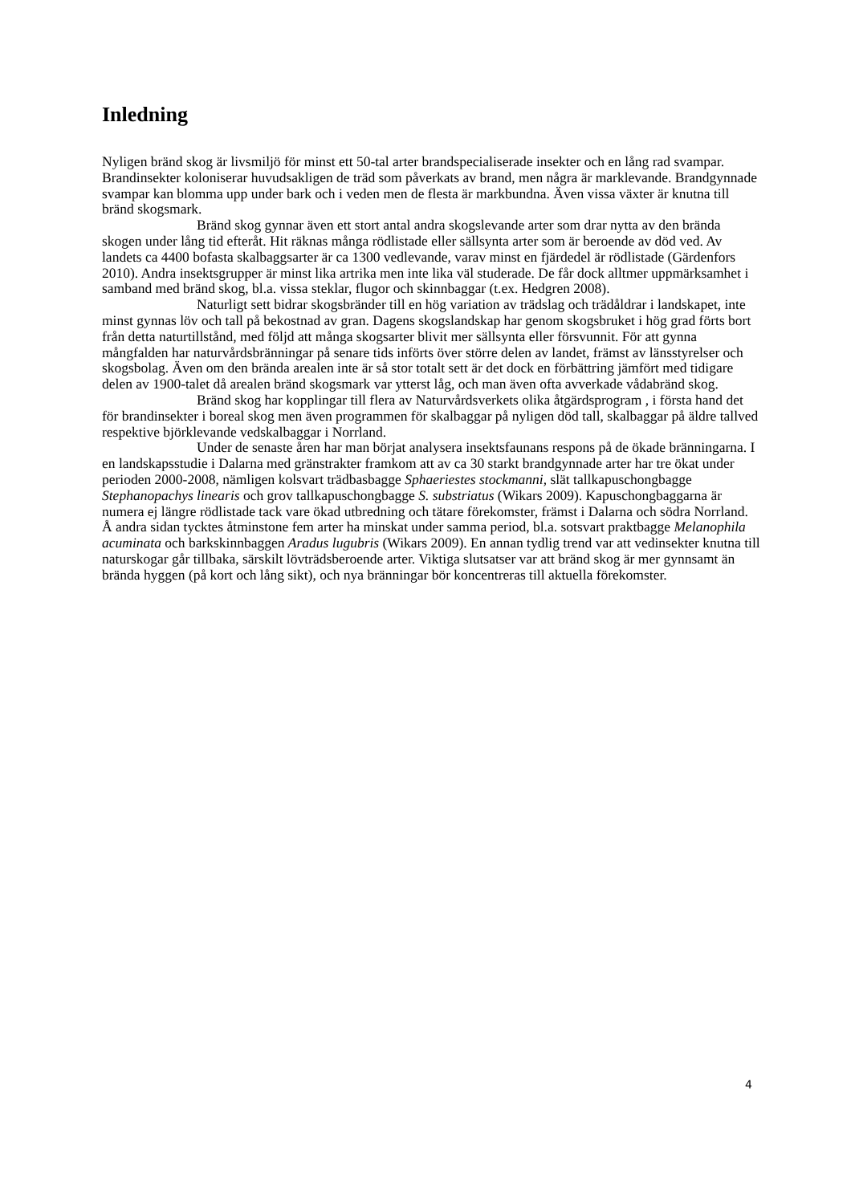Inledning
Nyligen bränd skog är livsmiljö för minst ett 50-tal arter brandspecialiserade insekter och en lång rad svampar. Brandinsekter koloniserar huvudsakligen de träd som påverkats av brand, men några är marklevande. Brandgynnade svampar kan blomma upp under bark och i veden men de flesta är markbundna. Även vissa växter är knutna till bränd skogsmark.
Bränd skog gynnar även ett stort antal andra skogslevande arter som drar nytta av den brända skogen under lång tid efteråt. Hit räknas många rödlistade eller sällsynta arter som är beroende av död ved. Av landets ca 4400 bofasta skalbaggsarter är ca 1300 vedlevande, varav minst en fjärdedel är rödlistade (Gärdenfors 2010). Andra insektsgrupper är minst lika artrika men inte lika väl studerade. De får dock alltmer uppmärksamhet i samband med bränd skog, bl.a. vissa steklar, flugor och skinnbaggar (t.ex. Hedgren 2008).
Naturligt sett bidrar skogsbränder till en hög variation av trädslag och trädåldrar i landskapet, inte minst gynnas löv och tall på bekostnad av gran. Dagens skogslandskap har genom skogsbruket i hög grad förts bort från detta naturtillstånd, med följd att många skogsarter blivit mer sällsynta eller försvunnit. För att gynna mångfalden har naturvårdsbränningar på senare tids införts över större delen av landet, främst av länsstyrelser och skogsbolag. Även om den brända arealen inte är så stor totalt sett är det dock en förbättring jämfört med tidigare delen av 1900-talet då arealen bränd skogsmark var ytterst låg, och man även ofta avverkade vådabränd skog.
Bränd skog har kopplingar till flera av Naturvårdsverkets olika åtgärdsprogram , i första hand det för brandinsekter i boreal skog men även programmen för skalbaggar på nyligen död tall, skalbaggar på äldre tallved respektive björklevande vedskalbaggar i Norrland.
Under de senaste åren har man börjat analysera insektsfaunans respons på de ökade bränningarna. I en landskapsstudie i Dalarna med gränstrakter framkom att av ca 30 starkt brandgynnade arter har tre ökat under perioden 2000-2008, nämligen kolsvart trädbasbagge Sphaeriestes stockmanni, slät tallkapuschongbagge Stephanopachys linearis och grov tallkapuschongbagge S. substriatus (Wikars 2009). Kapuschongbaggarna är numera ej längre rödlistade tack vare ökad utbredning och tätare förekomster, främst i Dalarna och södra Norrland. Å andra sidan tycktes åtminstone fem arter ha minskat under samma period, bl.a. sotsvart praktbagge Melanophila acuminata och barkskinnbaggen Aradus lugubris (Wikars 2009). En annan tydlig trend var att vedinsekter knutna till naturskogar går tillbaka, särskilt lövträdsberoende arter. Viktiga slutsatser var att bränd skog är mer gynnsamt än brända hyggen (på kort och lång sikt), och nya bränningar bör koncentreras till aktuella förekomster.
4